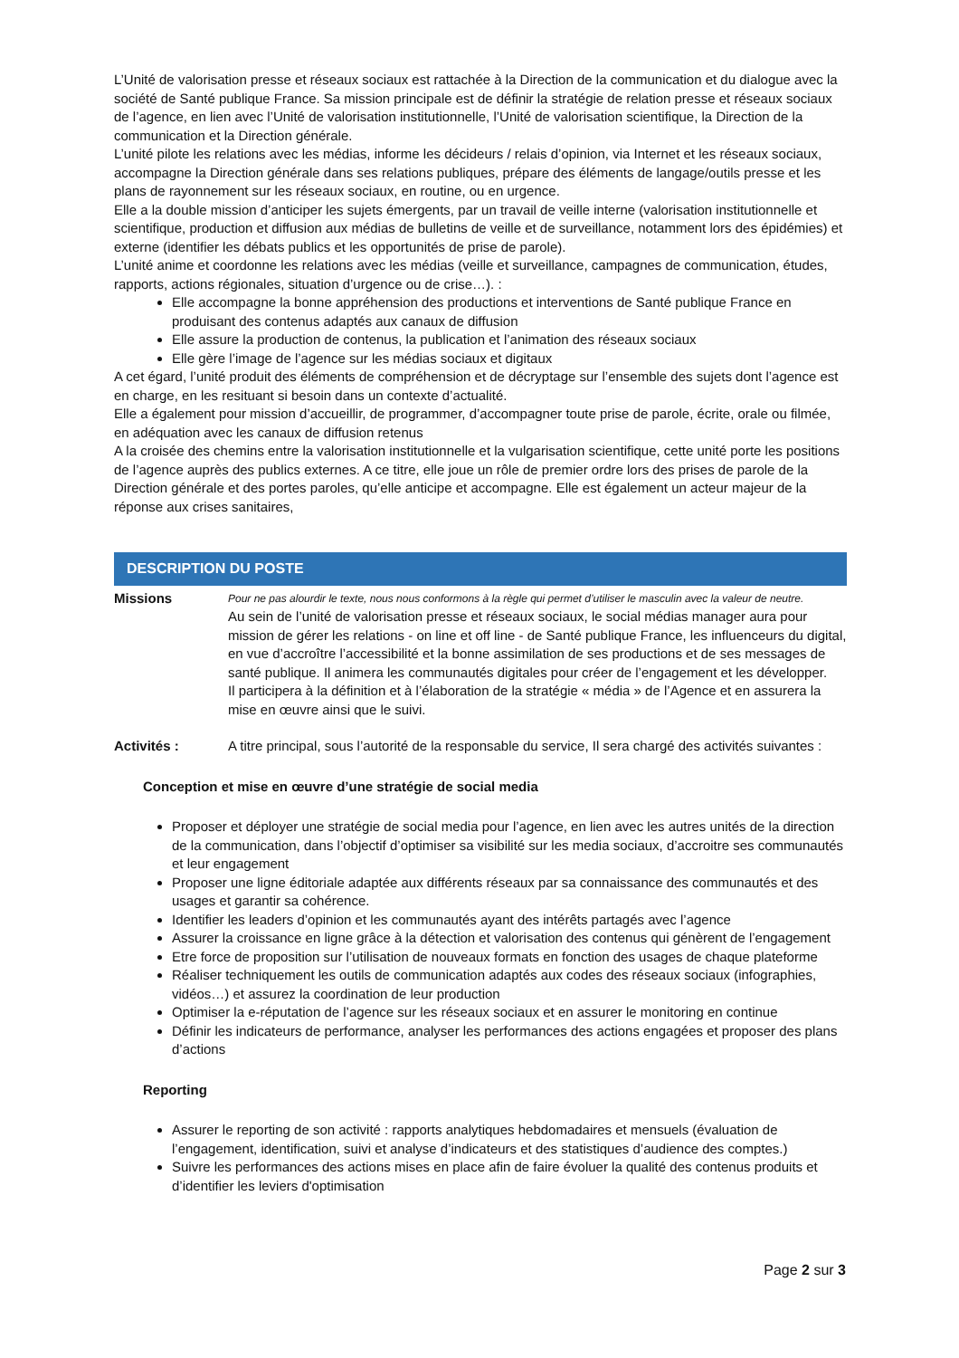L’Unité de valorisation presse et réseaux sociaux est rattachée à la Direction de la communication et du dialogue avec la société de Santé publique France. Sa mission principale est de définir la stratégie de relation presse et réseaux sociaux de l’agence, en lien avec l’Unité de valorisation institutionnelle, l’Unité de valorisation scientifique, la Direction de la communication et la Direction générale.
L’unité pilote les relations avec les médias, informe les décideurs / relais d’opinion, via Internet et les réseaux sociaux, accompagne la Direction générale dans ses relations publiques, prépare des éléments de langage/outils presse et les plans de rayonnement sur les réseaux sociaux, en routine, ou en urgence.
Elle a la double mission d’anticiper les sujets émergents, par un travail de veille interne (valorisation institutionnelle et scientifique, production et diffusion aux médias de bulletins de veille et de surveillance, notamment lors des épidémies) et externe (identifier les débats publics et les opportunités de prise de parole).
L’unité anime et coordonne les relations avec les médias (veille et surveillance, campagnes de communication, études, rapports, actions régionales, situation d’urgence ou de crise…). :
Elle accompagne la bonne appréhension des productions et interventions de Santé publique France en produisant des contenus adaptés aux canaux de diffusion
Elle assure la production de contenus, la publication et l’animation des réseaux sociaux
Elle gère l’image de l’agence sur les médias sociaux et digitaux
A cet égard, l’unité produit des éléments de compréhension et de décryptage sur l’ensemble des sujets dont l’agence est en charge, en les resituant si besoin dans un contexte d’actualité.
Elle a également pour mission d’accueillir, de programmer, d’accompagner toute prise de parole, écrite, orale ou filmée, en adéquation avec les canaux de diffusion retenus
A la croisée des chemins entre la valorisation institutionnelle et la vulgarisation scientifique, cette unité porte les positions de l’agence auprès des publics externes. A ce titre, elle joue un rôle de premier ordre lors des prises de parole de la Direction générale et des portes paroles, qu’elle anticipe et accompagne. Elle est également un acteur majeur de la réponse aux crises sanitaires,
DESCRIPTION DU POSTE
Missions
Pour ne pas alourdir le texte, nous nous conformons à la règle qui permet d’utiliser le masculin avec la valeur de neutre.
Au sein de l’unité de valorisation presse et réseaux sociaux, le social médias manager aura pour mission de gérer les relations - on line et off line - de Santé publique France, les influenceurs du digital, en vue d’accroître l’accessibilité et la bonne assimilation de ses productions et de ses messages de santé publique. Il animera les communautés digitales pour créer de l’engagement et les développer.
Il participera à la définition et à l’élaboration de la stratégie « média » de l’Agence et en assurera la mise en œuvre ainsi que le suivi.
Activités : A titre principal, sous l’autorité de la responsable du service, Il sera chargé des activités suivantes :
Conception et mise en œuvre d’une stratégie de social media
Proposer et déployer une stratégie de social media pour l’agence, en lien avec les autres unités de la direction de la communication, dans l’objectif d’optimiser sa visibilité sur les media sociaux, d’accroitre ses communautés et leur engagement
Proposer une ligne éditoriale adaptée aux différents réseaux par sa connaissance des communautés et des usages et garantir sa cohérence.
Identifier les leaders d’opinion et les communautés ayant des intérêts partagés avec l’agence
Assurer la croissance en ligne grâce à la détection et valorisation des contenus qui génèrent de l’engagement
Etre force de proposition sur l’utilisation de nouveaux formats en fonction des usages de chaque plateforme
Réaliser techniquement les outils de communication adaptés aux codes des réseaux sociaux (infographies, vidéos…) et assurez la coordination de leur production
Optimiser la e-réputation de l’agence sur les réseaux sociaux et en assurer le monitoring en continue
Définir les indicateurs de performance, analyser les performances des actions engagées et proposer des plans d’actions
Reporting
Assurer le reporting de son activité : rapports analytiques hebdomadaires et mensuels (évaluation de l’engagement, identification, suivi et analyse d’indicateurs et des statistiques d’audience des comptes.)
Suivre les performances des actions mises en place afin de faire évoluer la qualité des contenus produits et d’identifier les leviers d'optimisation
Page 2 sur 3